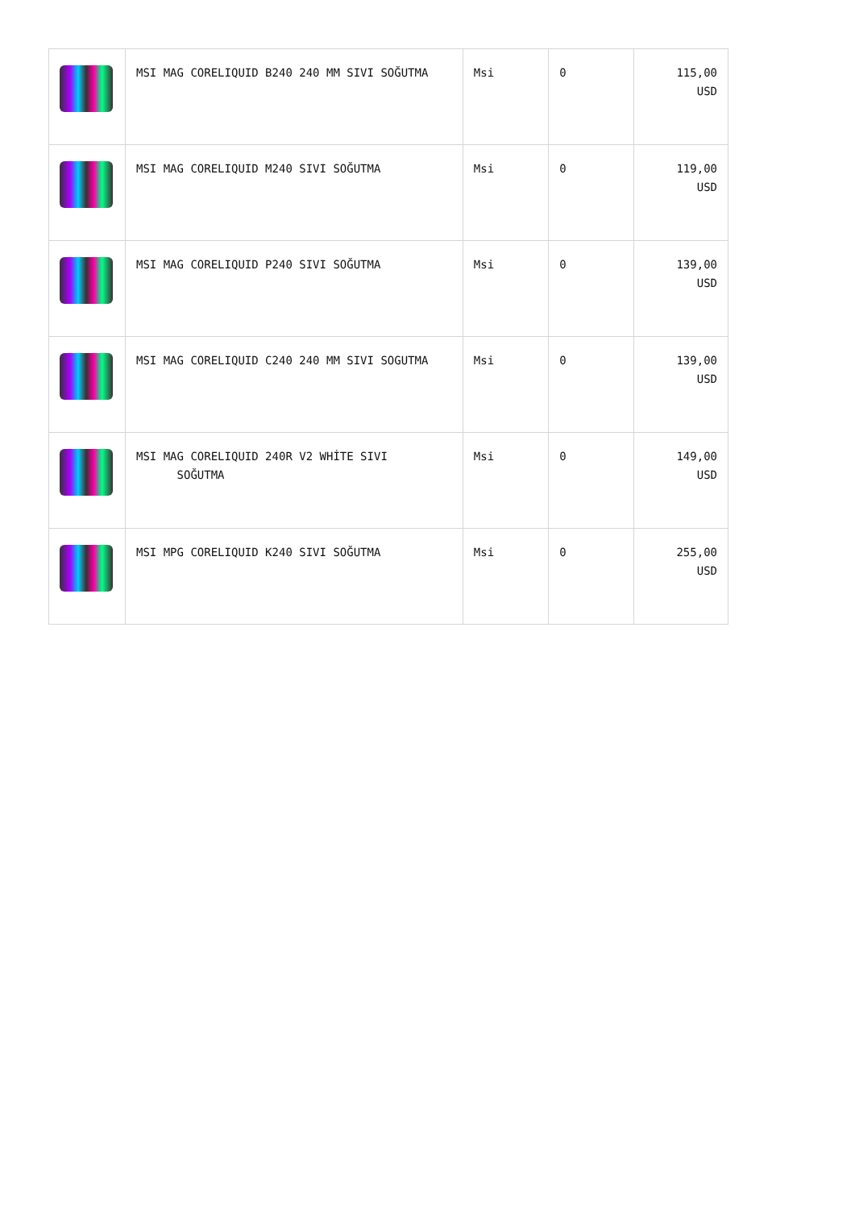| | MSI MAG CORELIQUID B240 240 MM SIVI SOĞUTMA | Msi | 0 | 115,00 USD |
| | MSI MAG CORELIQUID M240 SIVI SOĞUTMA | Msi | 0 | 119,00 USD |
| | MSI MAG CORELIQUID P240 SIVI SOĞUTMA | Msi | 0 | 139,00 USD |
| | MSI MAG CORELIQUID C240 240 MM SIVI SOGUTMA | Msi | 0 | 139,00 USD |
| | MSI MAG CORELIQUID 240R V2 WHİTE SIVI SOĞUTMA | Msi | 0 | 149,00 USD |
| | MSI MPG CORELIQUID K240 SIVI SOĞUTMA | Msi | 0 | 255,00 USD |